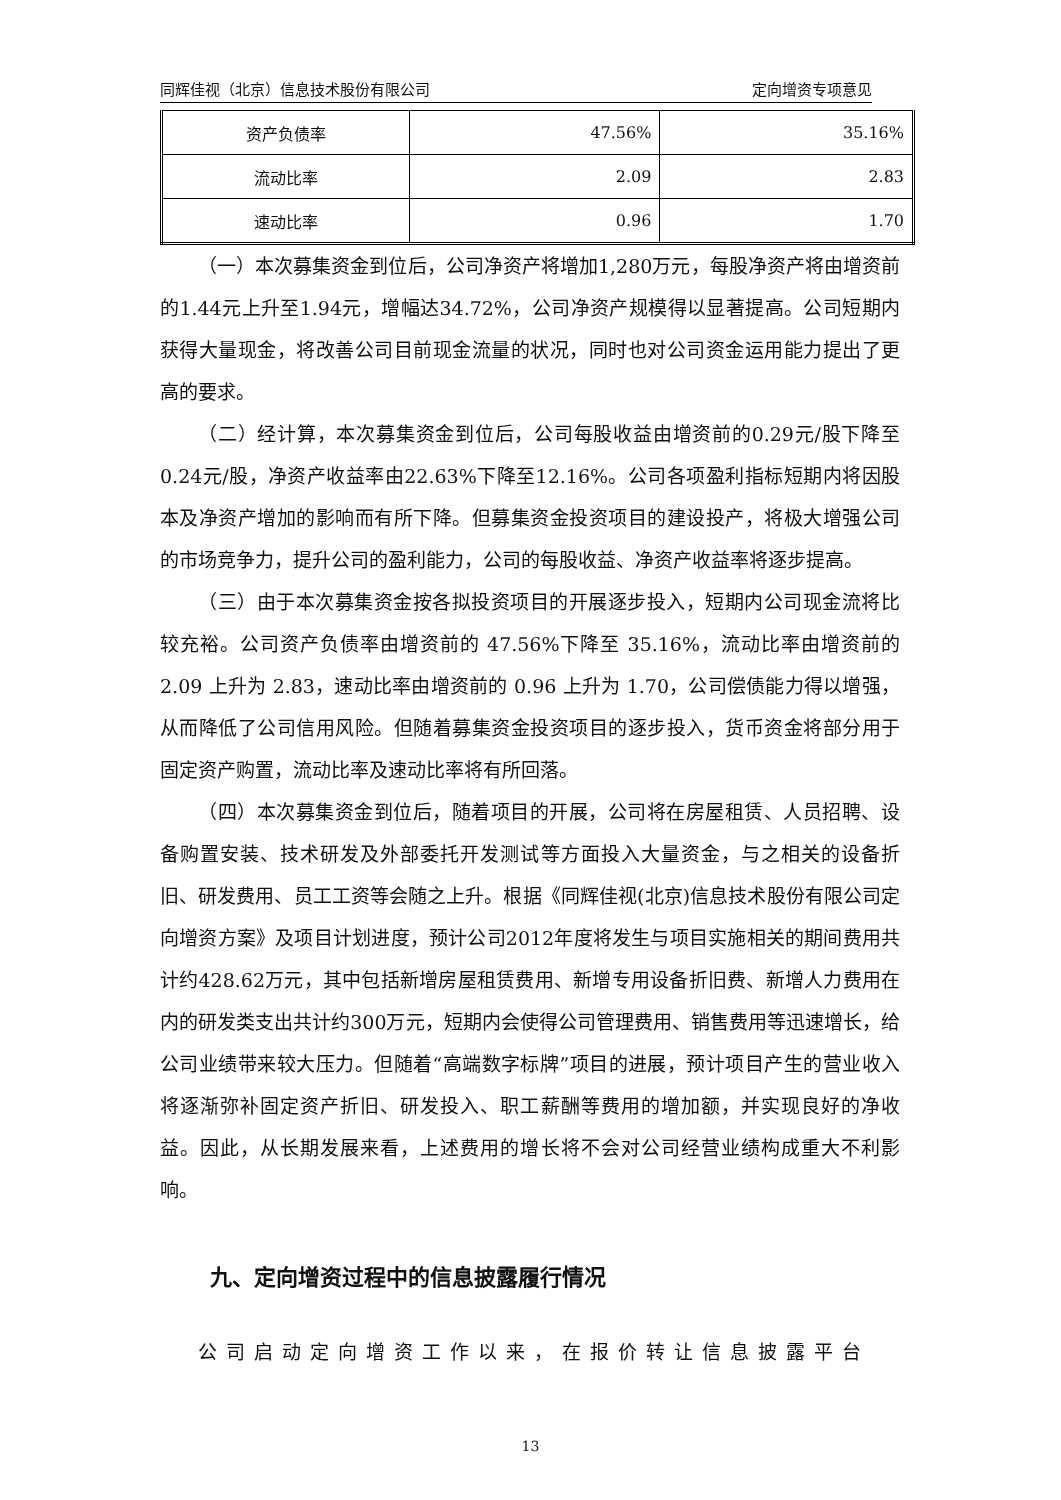同辉佳视（北京）信息技术股份有限公司 定向增资专项意见
| 资产负债率 | 47.56% | 35.16% |
| 流动比率 | 2.09 | 2.83 |
| 速动比率 | 0.96 | 1.70 |
（一）本次募集资金到位后，公司净资产将增加1,280万元，每股净资产将由增资前的1.44元上升至1.94元，增幅达34.72%，公司净资产规模得以显著提高。公司短期内获得大量现金，将改善公司目前现金流量的状况，同时也对公司资金运用能力提出了更高的要求。
（二）经计算，本次募集资金到位后，公司每股收益由增资前的0.29元/股下降至0.24元/股，净资产收益率由22.63%下降至12.16%。公司各项盈利指标短期内将因股本及净资产增加的影响而有所下降。但募集资金投资项目的建设投产，将极大增强公司的市场竞争力，提升公司的盈利能力，公司的每股收益、净资产收益率将逐步提高。
（三）由于本次募集资金按各拟投资项目的开展逐步投入，短期内公司现金流将比较充裕。公司资产负债率由增资前的 47.56%下降至 35.16%，流动比率由增资前的 2.09 上升为 2.83，速动比率由增资前的 0.96 上升为 1.70，公司偿债能力得以增强，从而降低了公司信用风险。但随着募集资金投资项目的逐步投入，货币资金将部分用于固定资产购置，流动比率及速动比率将有所回落。
（四）本次募集资金到位后，随着项目的开展，公司将在房屋租赁、人员招聘、设备购置安装、技术研发及外部委托开发测试等方面投入大量资金，与之相关的设备折旧、研发费用、员工工资等会随之上升。根据《同辉佳视(北京)信息技术股份有限公司定向增资方案》及项目计划进度，预计公司2012年度将发生与项目实施相关的期间费用共计约428.62万元，其中包括新增房屋租赁费用、新增专用设备折旧费、新增人力费用在内的研发类支出共计约300万元，短期内会使得公司管理费用、销售费用等迅速增长，给公司业绩带来较大压力。但随着“高端数字标牌”项目的进展，预计项目产生的营业收入将逐渐弥补固定资产折旧、研发投入、职工薪酬等费用的增加额，并实现良好的净收益。因此，从长期发展来看，上述费用的增长将不会对公司经营业绩构成重大不利影响。
九、定向增资过程中的信息披露履行情况
公司启动定向增资工作以来，在报价转让信息披露平台
13